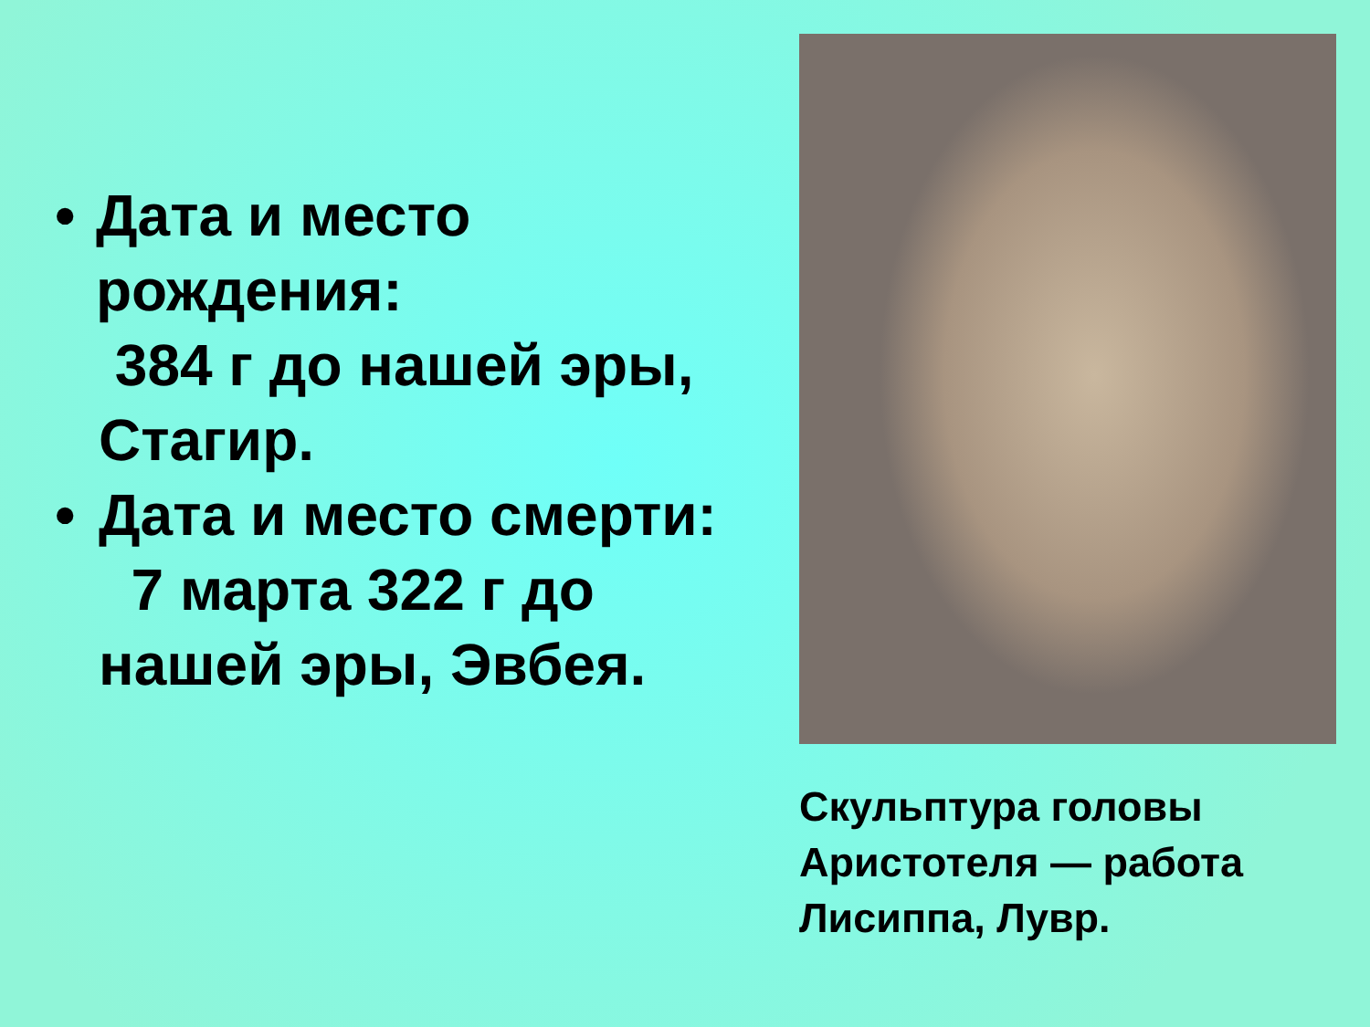• Дата и место рождения:
384 г до нашей эры, Стагир.
• Дата и место смерти:
7 марта 322 г до нашей эры, Эвбея.
Скульптура головы Аристотеля — работа Лисиппа, Лувр.